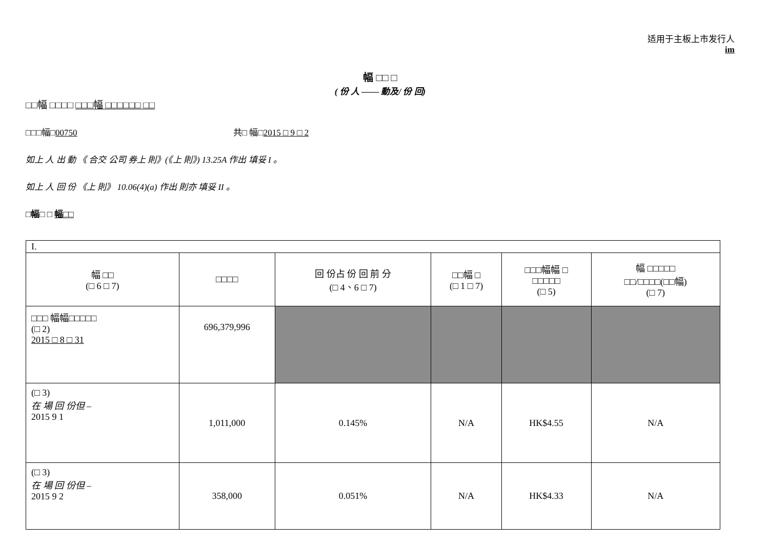适用于主板上市发行人
im
幅 □□ □
( 份 人 —— 動及/ 份 回)
□□幅 □□□□ □□□幅 □□□□□□ □□
□□□幅□00750 共□ 幅□2015 □ 9 □ 2
如上 人 出 動 《 合交 公司 券上 則》(《上 則》) 13.25A 作出 填妥 I 。
如上 人 回 份 《上 則》 10.06(4)(a) 作出 則亦 填妥 II 。
□幅□ □ 幅□□
| I. | | | | | |
| 幅 □□ (□ 6 □ 7) | □□□□ | 回 份占 份 回 前 分 (□ 4、6 □ 7) | □□幅 □ (□ 1 □ 7) | □□□幅幅 □ □□□□□ (□ 5) | 幅 □□□□□ □□/□□□□(□□幅) (□ 7) |
| □□□ 幅幅□□□□□ (□ 2) 2015 □ 8 □ 31 | 696,379,996 | | | | |
| (□ 3) 在 場 回 份但 – 2015 9 1 | 1,011,000 | 0.145% | N/A | HK$4.55 | N/A |
| (□ 3) 在 場 回 份但 – 2015 9 2 | 358,000 | 0.051% | N/A | HK$4.33 | N/A |